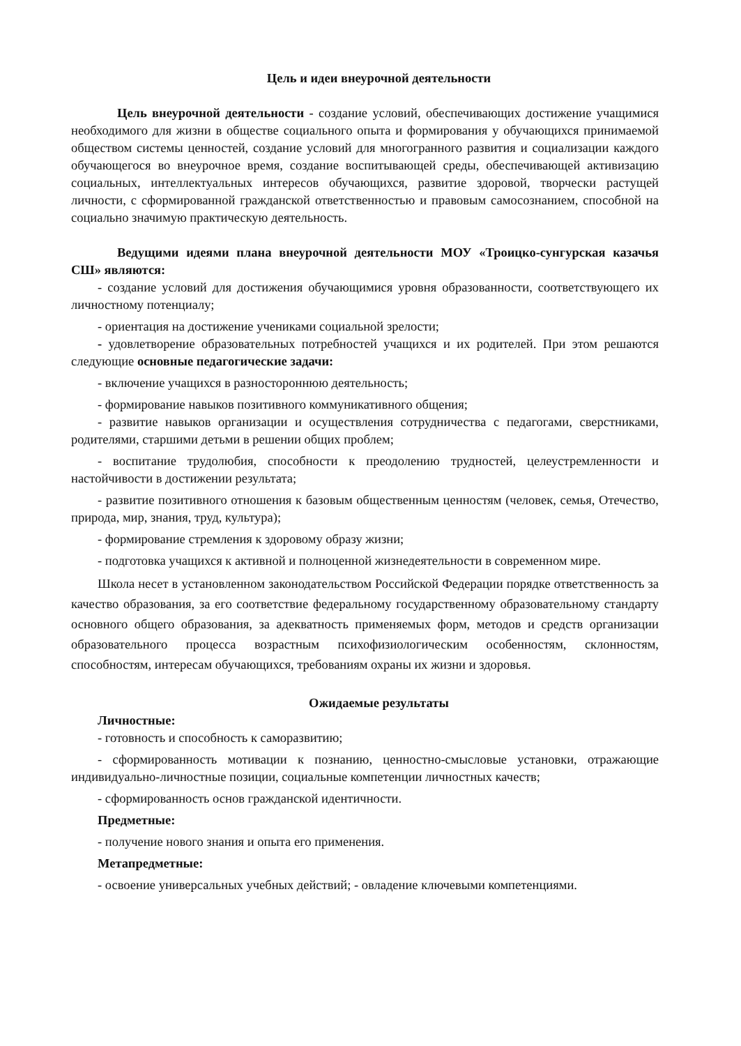Цель и идеи внеурочной деятельности
Цель внеурочной деятельности - создание условий, обеспечивающих достижение учащимися необходимого для жизни в обществе социального опыта и формирования у обучающихся принимаемой обществом системы ценностей, создание условий для многогранного развития и социализации каждого обучающегося во внеурочное время, создание воспитывающей среды, обеспечивающей активизацию социальных, интеллектуальных интересов обучающихся, развитие здоровой, творчески растущей личности, с сформированной гражданской ответственностью и правовым самосознанием, способной на социально значимую практическую деятельность.
Ведущими идеями плана внеурочной деятельности МОУ «Троицко-сунгурская казачья СШ» являются:
- создание условий для достижения обучающимися уровня образованности, соответствующего их личностному потенциалу;
- ориентация на достижение учениками социальной зрелости;
- удовлетворение образовательных потребностей учащихся и их родителей. При этом решаются следующие основные педагогические задачи:
- включение учащихся в разностороннюю деятельность;
- формирование навыков позитивного коммуникативного общения;
- развитие навыков организации и осуществления сотрудничества с педагогами, сверстниками, родителями, старшими детьми в решении общих проблем;
- воспитание трудолюбия, способности к преодолению трудностей, целеустремленности и настойчивости в достижении результата;
- развитие позитивного отношения к базовым общественным ценностям (человек, семья, Отечество, природа, мир, знания, труд, культура);
- формирование стремления к здоровому образу жизни;
- подготовка учащихся к активной и полноценной жизнедеятельности в современном мире.
Школа несет в установленном законодательством Российской Федерации порядке ответственность за качество образования, за его соответствие федеральному государственному образовательному стандарту основного общего образования, за адекватность применяемых форм, методов и средств организации образовательного процесса возрастным психофизиологическим особенностям, склонностям, способностям, интересам обучающихся, требованиям охраны их жизни и здоровья.
Ожидаемые результаты
Личностные:
- готовность и способность к саморазвитию;
- сформированность мотивации к познанию, ценностно-смысловые установки, отражающие индивидуально-личностные позиции, социальные компетенции личностных качеств;
- сформированность основ гражданской идентичности.
Предметные:
- получение нового знания и опыта его применения.
Метапредметные:
- освоение универсальных учебных действий; - овладение ключевыми компетенциями.